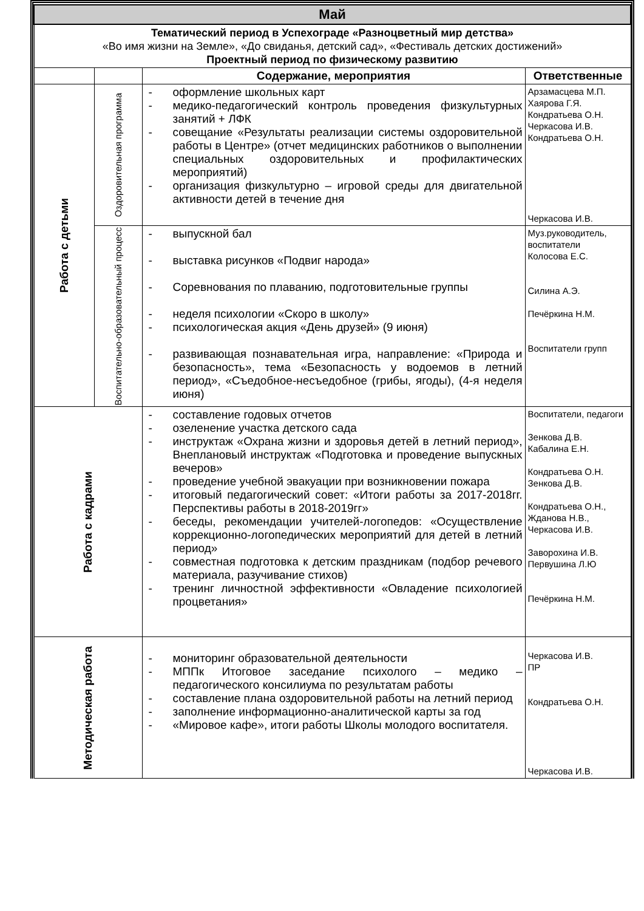| Май | | | |
| Тематический период в Успехограде «Разноцветный мир детства» «Во имя жизни на Земле», «До свиданья, детский сад», «Фестиваль детских достижений» Проектный период по физическому развитию | | | |
| | | Содержание, мероприятия | Ответственные |
| Работа с детьми | Оздоровительная программа | - оформление школьных карт - медико-педагогический контроль проведения физкультурных занятий + ЛФК - совещание «Результаты реализации системы оздоровительной работы в Центре» (отчет медицинских работников о выполнении специальных оздоровительных и профилактических мероприятий) - организация физкультурно – игровой среды для двигательной активности детей в течение дня | Арзамасцева М.П. Хаярова Г.Я. Кондратьева О.Н. Черкасова И.В. Кондратьева О.Н. Черкасова И.В. |
| | Воспитательно-образовательный процесс | - выпускной бал - выставка рисунков «Подвиг народа» - Соревнования по плаванию, подготовительные группы - неделя психологии «Скоро в школу» - психологическая акция «День друзей» (9 июня) - развивающая познавательная игра, направление: «Природа и безопасность», тема «Безопасность у водоемов в летний период», «Съедобное-несъедобное (грибы, ягоды), (4-я неделя июня) | Муз.руководитель, воспитатели Колосова Е.С. Силина А.Э. Печёркина Н.М. Воспитатели групп |
| Работа с кадрами | | - составление годовых отчетов - озеленение участка детского сада - инструктаж «Охрана жизни и здоровья детей в летний период», Внеплановый инструктаж «Подготовка и проведение выпускных вечеров» - проведение учебной эвакуации при возникновении пожара - итоговый педагогический совет: «Итоги работы за 2017-2018гг. Перспективы работы в 2018-2019гг» - беседы, рекомендации учителей-логопедов: «Осуществление коррекционно-логопедических мероприятий для детей в летний период» - совместная подготовка к детским праздникам (подбор речевого материала, разучивание стихов) - тренинг личностной эффективности «Овладение психологией процветания» | Воспитатели, педагоги Зенкова Д.В. Кабалина Е.Н. Кондратьева О.Н. Зенкова Д.В. Кондратьева О.Н., Жданова Н.В., Черкасова И.В. Заворохина И.В. Первушина Л.Ю Печёркина Н.М. |
| Методическая работа | | - мониторинг образовательной деятельности - МППк Итоговое заседание психолого – медико – педагогического консилиума по результатам работы - составление плана оздоровительной работы на летний период - заполнение информационно-аналитической карты за год - «Мировое кафе», итоги работы Школы молодого воспитателя. | Черкасова И.В. ПР Кондратьева О.Н. Черкасова И.В. |